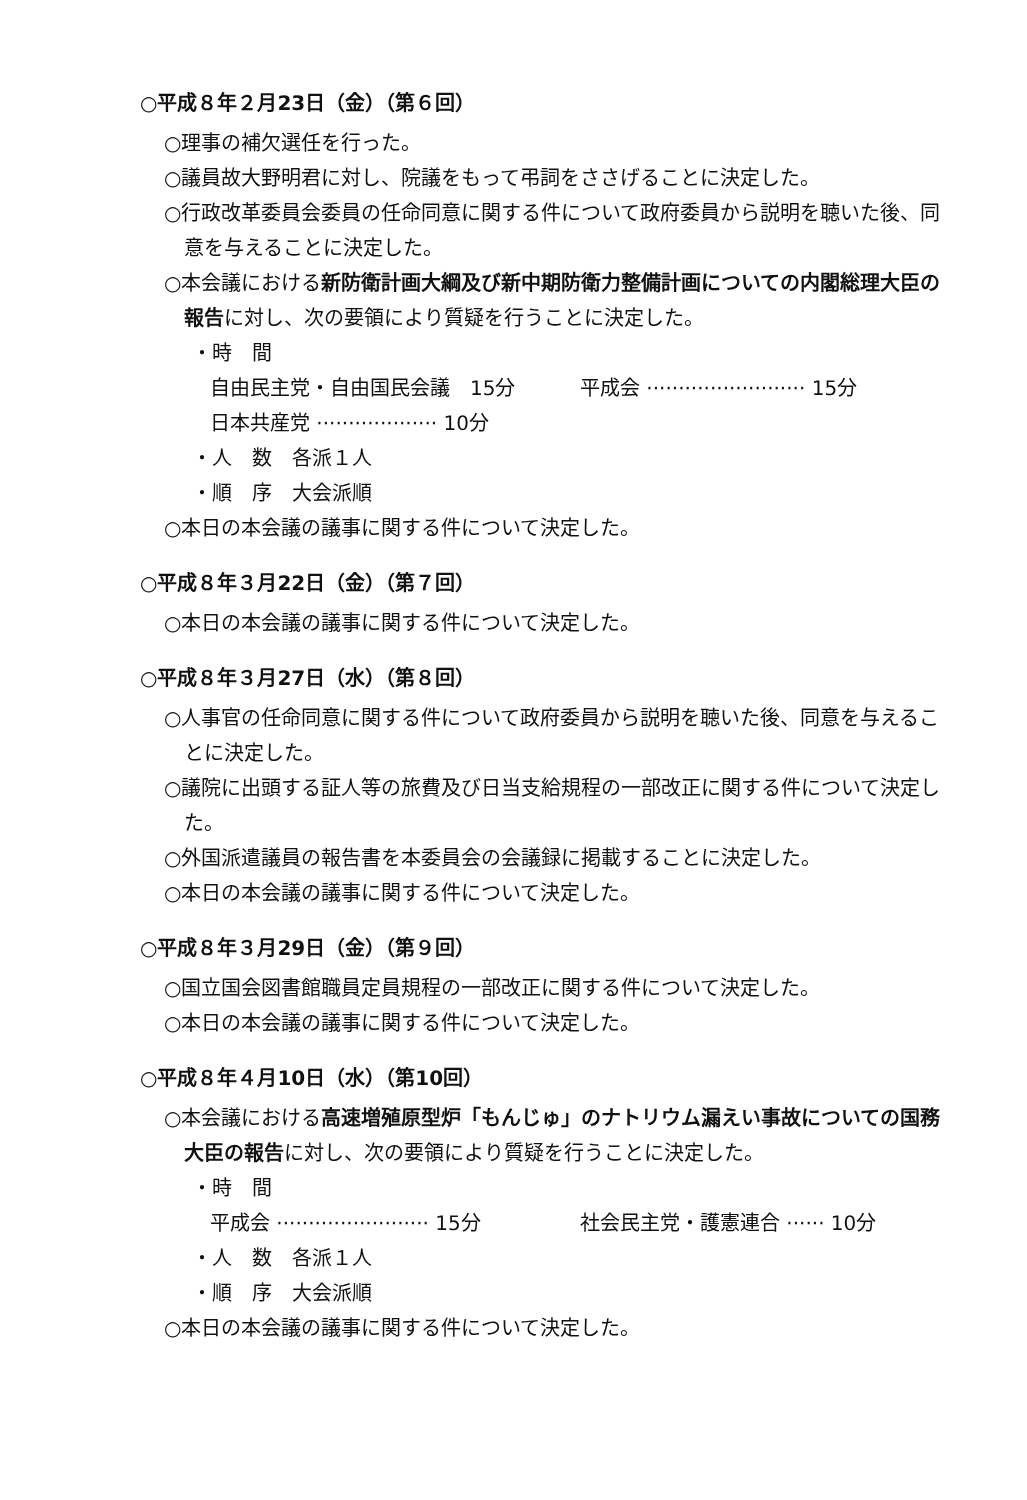○平成８年２月23日（金）（第６回）
○理事の補欠選任を行った。
○議員故大野明君に対し、院議をもって弔詞をささげることに決定した。
○行政改革委員会委員の任命同意に関する件について政府委員から説明を聴いた後、同意を与えることに決定した。
○本会議における新防衛計画大綱及び新中期防衛力整備計画についての内閣総理大臣の報告に対し、次の要領により質疑を行うことに決定した。
・時　間
自由民主党・自由国民会議　15分 平成会 ························· 15分
日本共産党 ··················· 10分
・人　数　各派１人
・順　序　大会派順
○本日の本会議の議事に関する件について決定した。
○平成８年３月22日（金）（第７回）
○本日の本会議の議事に関する件について決定した。
○平成８年３月27日（水）（第８回）
○人事官の任命同意に関する件について政府委員から説明を聴いた後、同意を与えることに決定した。
○議院に出頭する証人等の旅費及び日当支給規程の一部改正に関する件について決定した。
○外国派遣議員の報告書を本委員会の会議録に掲載することに決定した。
○本日の本会議の議事に関する件について決定した。
○平成８年３月29日（金）（第９回）
○国立国会図書館職員定員規程の一部改正に関する件について決定した。
○本日の本会議の議事に関する件について決定した。
○平成８年４月10日（水）（第10回）
○本会議における高速増殖原型炉「もんじゅ」のナトリウム漏えい事故についての国務大臣の報告に対し、次の要領により質疑を行うことに決定した。
・時　間
平成会 ························ 15分 社会民主党・護憲連合 ······ 10分
・人　数　各派１人
・順　序　大会派順
○本日の本会議の議事に関する件について決定した。